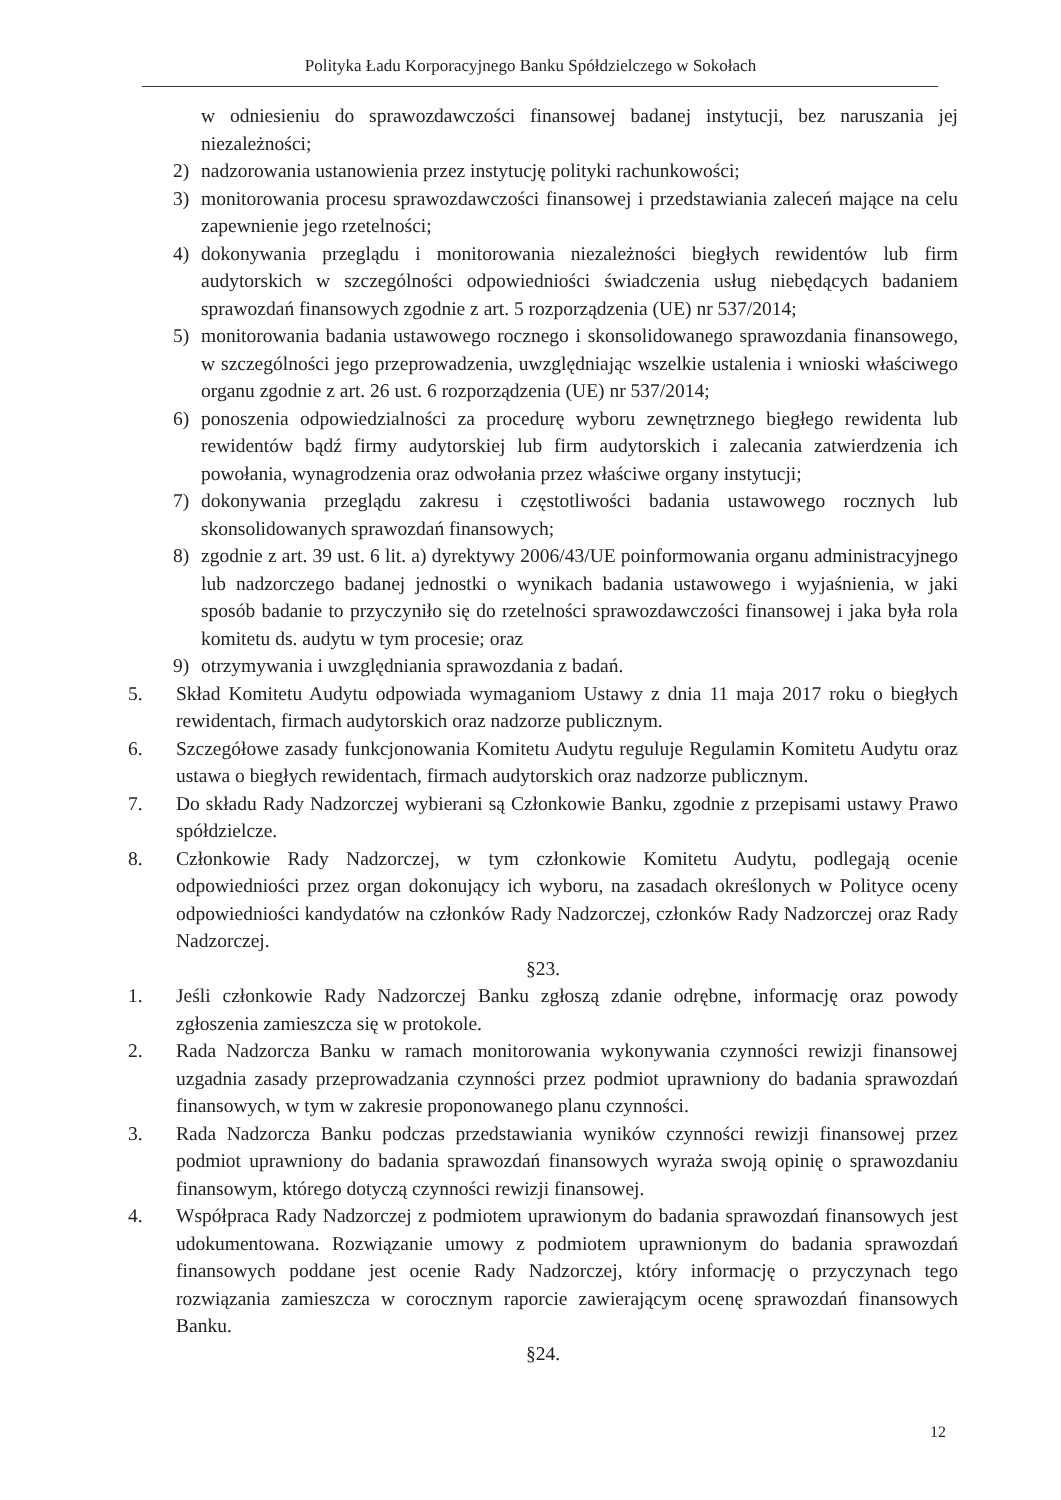Polityka Ładu Korporacyjnego Banku Spółdzielczego w Sokołach
w odniesieniu do sprawozdawczości finansowej badanej instytucji, bez naruszania jej niezależności;
2) nadzorowania ustanowienia przez instytucję polityki rachunkowości;
3) monitorowania procesu sprawozdawczości finansowej i przedstawiania zaleceń mające na celu zapewnienie jego rzetelności;
4) dokonywania przeglądu i monitorowania niezależności biegłych rewidentów lub firm audytorskich w szczególności odpowiedniości świadczenia usług niebędących badaniem sprawozdań finansowych zgodnie z art. 5 rozporządzenia (UE) nr 537/2014;
5) monitorowania badania ustawowego rocznego i skonsolidowanego sprawozdania finansowego, w szczególności jego przeprowadzenia, uwzględniając wszelkie ustalenia i wnioski właściwego organu zgodnie z art. 26 ust. 6 rozporządzenia (UE) nr 537/2014;
6) ponoszenia odpowiedzialności za procedurę wyboru zewnętrznego biegłego rewidenta lub rewidentów bądź firmy audytorskiej lub firm audytorskich i zalecania zatwierdzenia ich powołania, wynagrodzenia oraz odwołania przez właściwe organy instytucji;
7) dokonywania przeglądu zakresu i częstotliwości badania ustawowego rocznych lub skonsolidowanych sprawozdań finansowych;
8) zgodnie z art. 39 ust. 6 lit. a) dyrektywy 2006/43/UE poinformowania organu administracyjnego lub nadzorczego badanej jednostki o wynikach badania ustawowego i wyjaśnienia, w jaki sposób badanie to przyczyniło się do rzetelności sprawozdawczości finansowej i jaka była rola komitetu ds. audytu w tym procesie; oraz
9) otrzymywania i uwzględniania sprawozdania z badań.
5. Skład Komitetu Audytu odpowiada wymaganiom Ustawy z dnia 11 maja 2017 roku o biegłych rewidentach, firmach audytorskich oraz nadzorze publicznym.
6. Szczegółowe zasady funkcjonowania Komitetu Audytu reguluje Regulamin Komitetu Audytu oraz ustawa o biegłych rewidentach, firmach audytorskich oraz nadzorze publicznym.
7. Do składu Rady Nadzorczej wybierani są Członkowie Banku, zgodnie z przepisami ustawy Prawo spółdzielcze.
8. Członkowie Rady Nadzorczej, w tym członkowie Komitetu Audytu, podlegają ocenie odpowiedniości przez organ dokonujący ich wyboru, na zasadach określonych w Polityce oceny odpowiedniości kandydatów na członków Rady Nadzorczej, członków Rady Nadzorczej oraz Rady Nadzorczej.
§23.
1. Jeśli członkowie Rady Nadzorczej Banku zgłoszą zdanie odrębne, informację oraz powody zgłoszenia zamieszcza się w protokole.
2. Rada Nadzorcza Banku w ramach monitorowania wykonywania czynności rewizji finansowej uzgadnia zasady przeprowadzania czynności przez podmiot uprawniony do badania sprawozdań finansowych, w tym w zakresie proponowanego planu czynności.
3. Rada Nadzorcza Banku podczas przedstawiania wyników czynności rewizji finansowej przez podmiot uprawniony do badania sprawozdań finansowych wyraża swoją opinię o sprawozdaniu finansowym, którego dotyczą czynności rewizji finansowej.
4. Współpraca Rady Nadzorczej z podmiotem uprawionym do badania sprawozdań finansowych jest udokumentowana. Rozwiązanie umowy z podmiotem uprawnionym do badania sprawozdań finansowych poddane jest ocenie Rady Nadzorczej, który informację o przyczynach tego rozwiązania zamieszcza w corocznym raporcie zawierającym ocenę sprawozdań finansowych Banku.
§24.
12